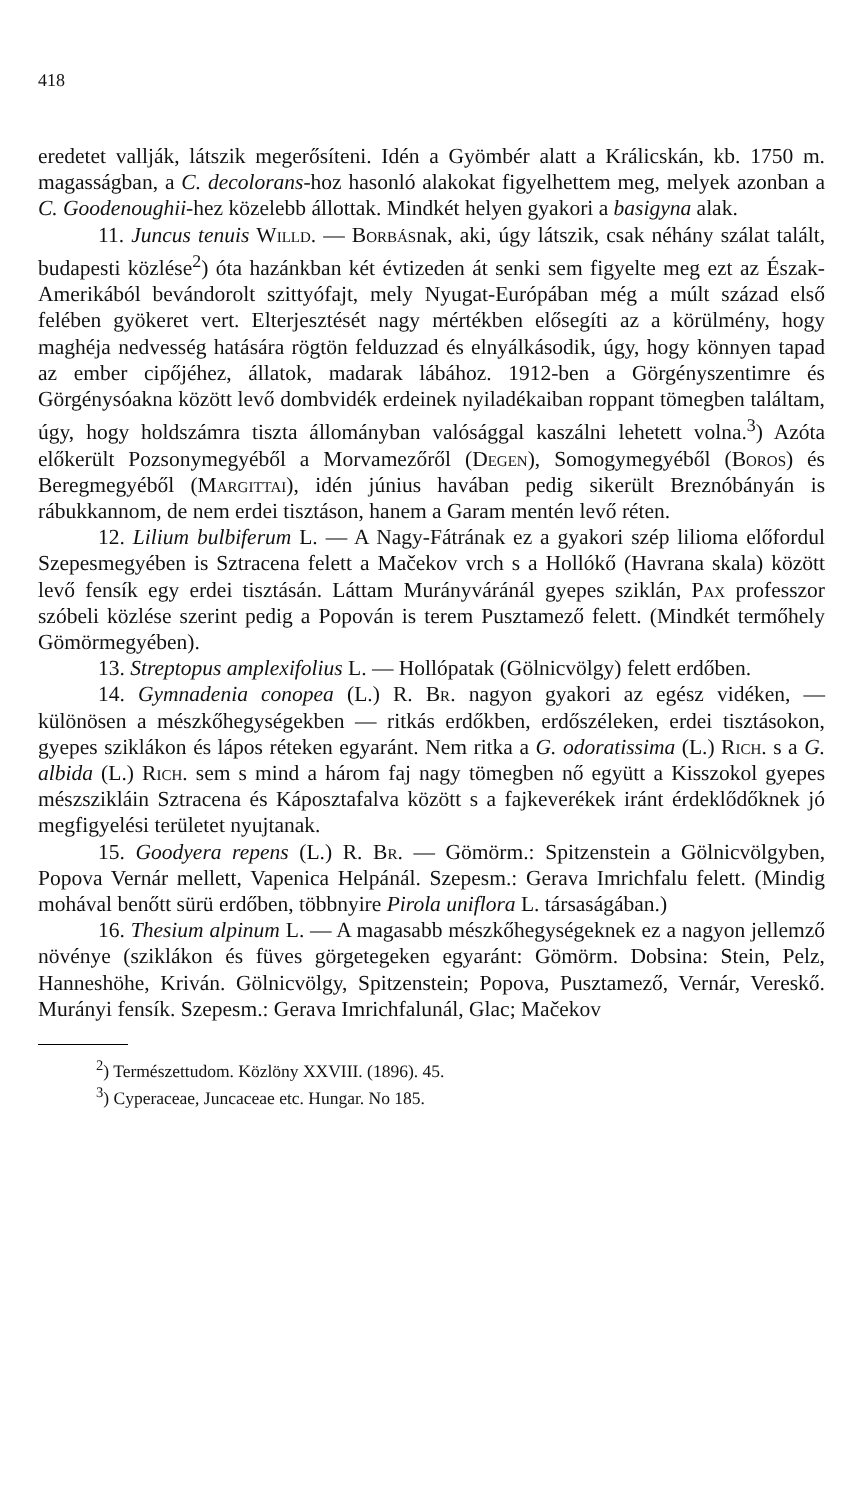418
eredetet vallják, látszik megerősíteni. Idén a Gyömbér alatt a Králicskán, kb. 1750 m. magasságban, a C. decolorans-hoz hasonló alakokat figyelhettem meg, melyek azonban a C. Goodenoughii-hez közelebb állottak. Mindkét helyen gyakori a basigyna alak.
11. Juncus tenuis Willd. — Borbásnak, aki, úgy látszik, csak néhány szálat talált, budapesti közlése<sup>2</sup>) óta hazánkban két évtizeden át senki sem figyelte meg ezt az Észak-Amerikából bevándorolt szittyófajt, mely Nyugat-Európában még a múlt század első felében gyökeret vert. Elterjesztését nagy mértékben elősegíti az a körülmény, hogy maghéja nedvesség hatására rögtön felduzzad és elnyálkásodik, úgy, hogy könnyen tapad az ember cipőjéhez, állatok, madarak lábához. 1912-ben a Görgényszentimre és Görgénysóakna között levő dombvidék erdeinek nyiladékaiban roppant tömegben találtam, úgy, hogy holdszámra tiszta állományban valósággal kaszálni lehetett volna.<sup>3</sup>) Azóta előkerült Pozsonymegyéből a Morvamezőről (Degen), Somogymegyéből (Boros) és Beregmegyéből (Margittai), idén június havában pedig sikerült Breznóbányán is rábukkannom, de nem erdei tisztáson, hanem a Garam mentén levő réten.
12. Lilium bulbiferum L. — A Nagy-Fátrának ez a gyakori szép lilioma előfordul Szepesmegyében is Sztracena felett a Mačekov vrch s a Hollókő (Havrana skala) között levő fensík egy erdei tisztásán. Láttam Murányváránál gyepes sziklán, Pax professzor szóbeli közlése szerint pedig a Popován is terem Pusztamező felett. (Mindkét termőhely Gömörmegyében).
13. Streptopus amplexifolius L. — Hollópatak (Gölnicvölgy) felett erdőben.
14. Gymnadenia conopea (L.) R. Br. nagyon gyakori az egész vidéken, — különösen a mészkőhegységekben — ritkás erdőkben, erdőszéleken, erdei tisztásokon, gyepes sziklákon és lápos réteken egyaránt. Nem ritka a G. odoratissima (L.) Rich. s a G. albida (L.) Rich. sem s mind a három faj nagy tömegben nő együtt a Kisszokol gyepes mészszikláin Sztracena és Káposztafalva között s a fajkeverékek iránt érdeklődőknek jó megfigyelési területet nyujtanak.
15. Goodyera repens (L.) R. Br. — Gömörm.: Spitzenstein a Gölnicvölgyben, Popova Vernár mellett, Vapenica Helpánál. Szepesm.: Gerava Imrichfalu felett. (Mindig mohával benőtt sürü erdőben, többnyire Pirola uniflora L. társaságában.)
16. Thesium alpinum L. — A magasabb mészkőhegységeknek ez a nagyon jellemző növénye (sziklákon és füves görgetegeken egyaránt: Gömörm. Dobsina: Stein, Pelz, Hanneshöhe, Kriván. Gölnicvölgy, Spitzenstein; Popova, Pusztamező, Vernár, Vereskő. Murányi fensík. Szepesm.: Gerava Imrichfalunál, Glac; Mačekov
<sup>2</sup>) Természettudom. Közlöny XXVIII. (1896). 45.
<sup>3</sup>) Cyperaceae, Juncaceae etc. Hungar. No 185.